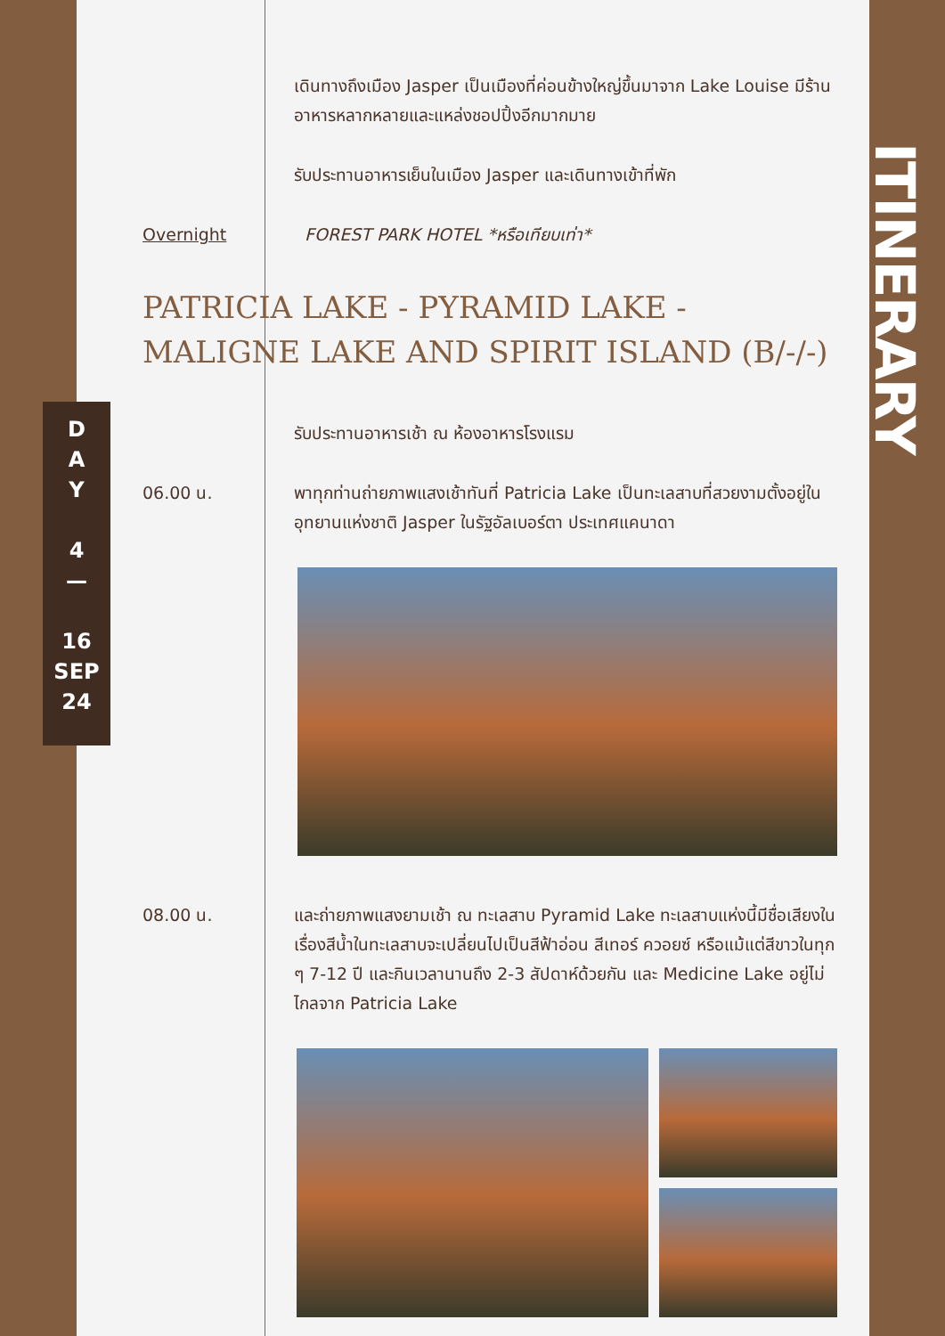ITINERARY
D
A
Y
4
—
16
SEP
24
เดินทางถึงเมือง Jasper เป็นเมืองที่ค่อนข้างใหญ่ขึ้นมาจาก Lake Louise มีร้านอาหารหลากหลายและแหล่งชอปปิ้งอีกมากมาย
รับประทานอาหารเย็นในเมือง Jasper และเดินทางเข้าที่พัก
Overnight FOREST PARK HOTEL *หรือเทียบเท่า*
PATRICIA LAKE - PYRAMID LAKE - MALIGNE LAKE AND SPIRIT ISLAND (B/-/-)
รับประทานอาหารเช้า ณ ห้องอาหารโรงแรม
06.00 น. พาทุกท่านถ่ายภาพแสงเช้าทันที่ Patricia Lake เป็นทะเลสาบที่สวยงามตั้งอยู่ในอุทยานแห่งชาติ Jasper ในรัฐอัลเบอร์ตา ประเทศแคนาดา
08.00 น. และถ่ายภาพแสงยามเช้า ณ ทะเลสาบ Pyramid Lake ทะเลสาบแห่งนี้มีชื่อเสียงในเรื่องสีน้ำในทะเลสาบจะเปลี่ยนไปเป็นสีฟ้าอ่อน สีเทอร์ ควอยซ์ หรือแม้แต่สีขาวในทุก ๆ 7-12 ปี และกินเวลานานถึง 2-3 สัปดาห์ด้วยกัน และ Medicine Lake อยู่ไม่ไกลจาก Patricia Lake